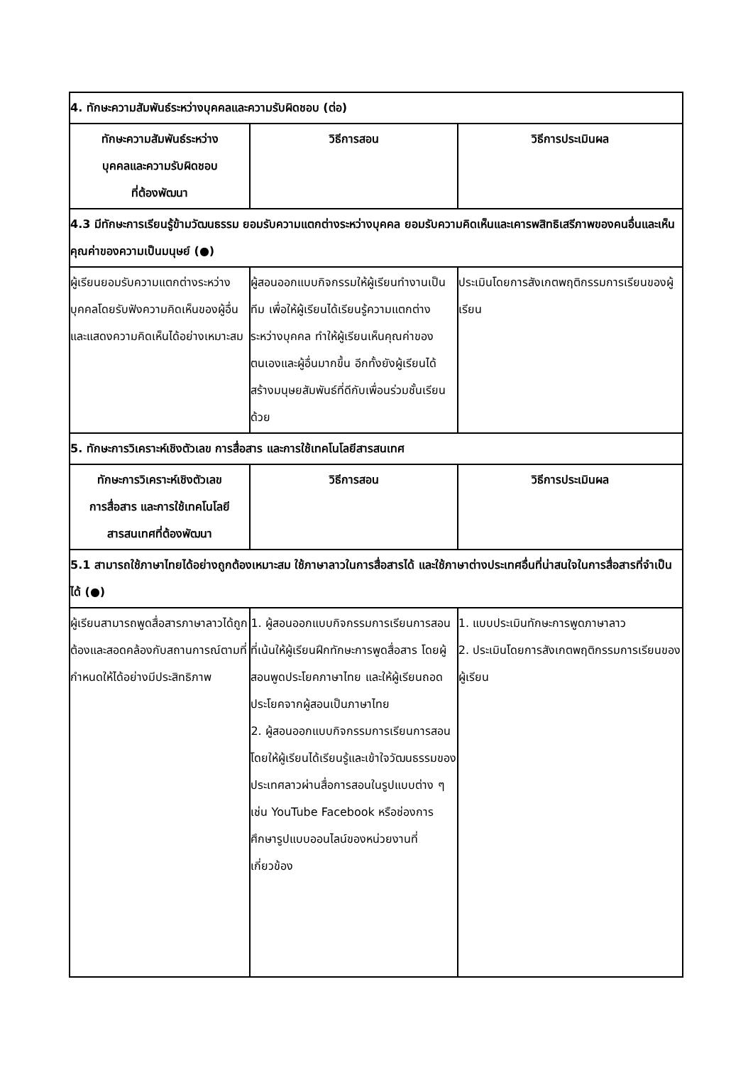| 4. ทักษะความสัมพันธ์ระหว่างบุคคลและความรับผิดชอบ (ต่อ) | | |
| ทักษะความสัมพันธ์ระหว่าง บุคคลและความรับผิดชอบ ที่ต้องพัฒนา | วิธีการสอน | วิธีการประเมินผล |
| 4.3 มีทักษะการเรียนรู้ข้ามวัฒนธรรม ยอมรับความแตกต่างระหว่างบุคคล ยอมรับความคิดเห็นและเคารพสิทธิเสรีภาพของคนอื่นและเห็นคุณค่าของความเป็นมนุษย์ (●) | | |
| ผู้เรียนยอมรับความแตกต่างระหว่างบุคคลโดยรับฟังความคิดเห็นของผู้อื่น และแสดงความคิดเห็นได้อย่างเหมาะสม | ผู้สอนออกแบบกิจกรรมให้ผู้เรียนทำงานเป็นทีม เพื่อให้ผู้เรียนได้เรียนรู้ความแตกต่างระหว่างบุคคล ทำให้ผู้เรียนเห็นคุณค่าของตนเองและผู้อื่นมากขึ้น อีกทั้งยังผู้เรียนได้สร้างมนุษยสัมพันธ์ที่ดีกับเพื่อนร่วมชั้นเรียนด้วย | ประเมินโดยการสังเกตพฤติกรรมการเรียนของผู้เรียน |
| 5. ทักษะการวิเคราะห์เชิงตัวเลข การสื่อสาร และการใช้เทคโนโลยีสารสนเทศ | | |
| ทักษะการวิเคราะห์เชิงตัวเลข การสื่อสาร และการใช้เทคโนโลยี สารสนเทศที่ต้องพัฒนา | วิธีการสอน | วิธีการประเมินผล |
| 5.1 สามารถใช้ภาษาไทยได้อย่างถูกต้องเหมาะสม ใช้ภาษาลาวในการสื่อสารได้ และใช้ภาษาต่างประเทศอื่นที่น่าสนใจในการสื่อสารที่จำเป็นได้ (●) | | |
| ผู้เรียนสามารถพูดสื่อสารภาษาลาวได้ถูกต้องและสอดคล้องกับสถานการณ์ตามที่กำหนดให้ได้อย่างมีประสิทธิภาพ | 1. ผู้สอนออกแบบกิจกรรมการเรียนการสอนที่เน้นให้ผู้เรียนฝึกทักษะการพูดสื่อสาร โดยผู้สอนพูดประโยคภาษาไทย และให้ผู้เรียนถอดประโยคจากผู้สอนเป็นภาษาไทย 2. ผู้สอนออกแบบกิจกรรมการเรียนการสอนโดยให้ผู้เรียนได้เรียนรู้และเข้าใจวัฒนธรรมของประเทศลาวผ่านสื่อการสอนในรูปแบบต่าง ๆ เช่น YouTube Facebook หรือช่องการศึกษารูปแบบออนไลน์ของหน่วยงานที่เกี่ยวข้อง | 1. แบบประเมินทักษะการพูดภาษาลาว 2. ประเมินโดยการสังเกตพฤติกรรมการเรียนของผู้เรียน |